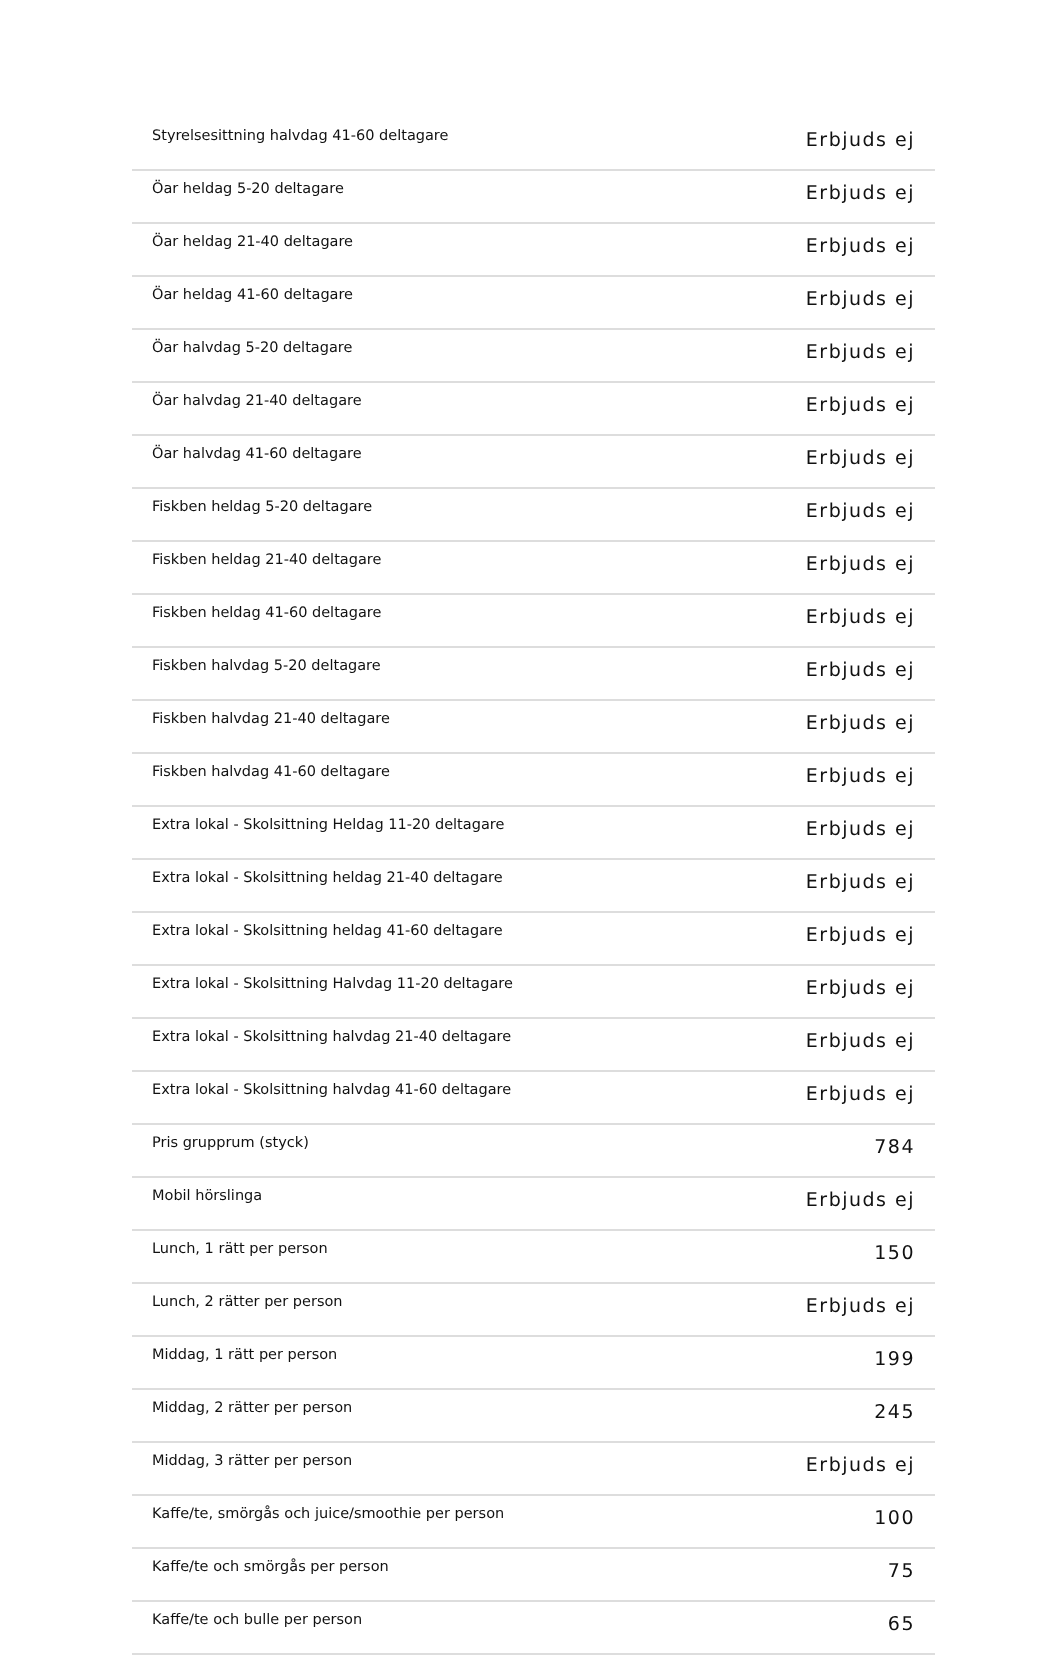| Styrelsesittning halvdag 41-60 deltagare | Erbjuds ej |
| Öar heldag 5-20 deltagare | Erbjuds ej |
| Öar heldag 21-40 deltagare | Erbjuds ej |
| Öar heldag 41-60 deltagare | Erbjuds ej |
| Öar halvdag 5-20 deltagare | Erbjuds ej |
| Öar halvdag 21-40 deltagare | Erbjuds ej |
| Öar halvdag 41-60 deltagare | Erbjuds ej |
| Fiskben heldag 5-20 deltagare | Erbjuds ej |
| Fiskben heldag 21-40 deltagare | Erbjuds ej |
| Fiskben heldag 41-60 deltagare | Erbjuds ej |
| Fiskben halvdag 5-20 deltagare | Erbjuds ej |
| Fiskben halvdag 21-40 deltagare | Erbjuds ej |
| Fiskben halvdag 41-60 deltagare | Erbjuds ej |
| Extra lokal - Skolsittning Heldag 11-20 deltagare | Erbjuds ej |
| Extra lokal - Skolsittning heldag 21-40 deltagare | Erbjuds ej |
| Extra lokal - Skolsittning heldag 41-60 deltagare | Erbjuds ej |
| Extra lokal - Skolsittning Halvdag 11-20 deltagare | Erbjuds ej |
| Extra lokal - Skolsittning halvdag 21-40 deltagare | Erbjuds ej |
| Extra lokal - Skolsittning halvdag 41-60 deltagare | Erbjuds ej |
| Pris grupprum (styck) | 784 |
| Mobil hörslinga | Erbjuds ej |
| Lunch, 1 rätt per person | 150 |
| Lunch, 2 rätter per person | Erbjuds ej |
| Middag, 1 rätt per person | 199 |
| Middag, 2 rätter per person | 245 |
| Middag, 3 rätter per person | Erbjuds ej |
| Kaffe/te, smörgås och juice/smoothie per person | 100 |
| Kaffe/te och smörgås per person | 75 |
| Kaffe/te och bulle per person | 65 |